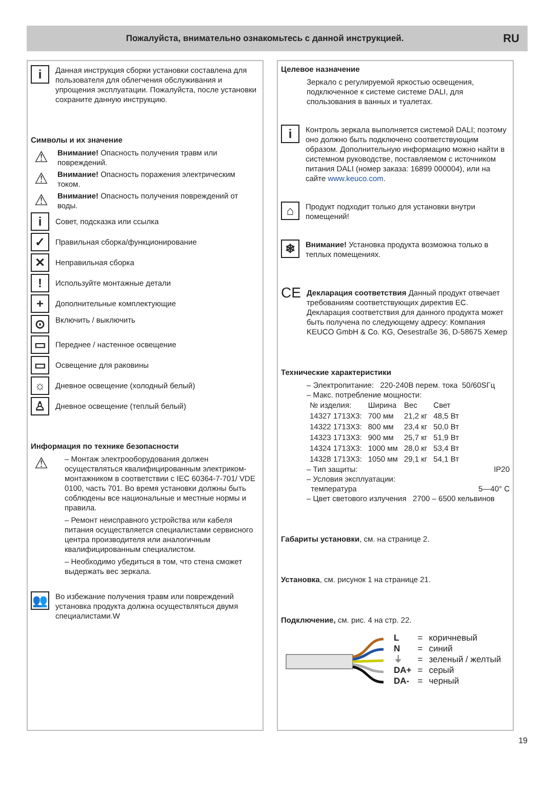Пожалуйста, внимательно ознакомьтесь с данной инструкцией.
RU
i
Данная инструкция сборки установки составлена для пользователя для облегчения обслуживания и упрощения эксплуатации. Пожалуйста, после установки сохраните данную инструкцию.
Символы и их значение
⚠
Внимание! Опасность получения травм или повреждений.
⚠
Внимание! Опасность поражения электрическим током.
⚠
Внимание! Опасность получения повреждений от воды.
i
Совет, подсказка или ссылка
✓
Правильная сборка/функционирование
✕
Неправильная сборка
!
Используйте монтажные детали
+
Дополнительные комплектующие
⊙
Включить / выключить
▭
Переднее / настенное освещение
▭
Освещение для раковины
☼
Дневное освещение (холодный белый)
♙
Дневное освещение (теплый белый)
Информация по технике безопасности
⚠
– Монтаж электрооборудования должен осуществляться квалифицированным электриком-монтажником в соответствии с IEC 60364-7-701/ VDE 0100, часть 701. Во время установки должны быть соблюдены все национальные и местные нормы и правила.
– Ремонт неисправного устройства или кабеля питания осуществляется специалистами сервисного центра производителя или аналогичным квалифицированным специалистом.
– Необходимо убедиться в том, что стена сможет выдержать вес зеркала.
👥
Во избежание получения травм или повреждений установка продукта должна осуществляться двумя специалистами.W
Целевое назначение
Зеркало с регулируемой яркостью освещения, подключенное к системе системе DALI, для спользования в ванных и туалетах.
i
Контроль зеркала выполняется системой DALI; поэтому оно должно быть подключено соответствующим образом. Дополнительную информацию можно найти в системном руководстве, поставляемом с источником питания DALI (номер заказа: 16899 000004), или на сайте www.keuco.com.
⌂
Продукт подходит только для установки внутри помещений!
❄
Внимание! Установка продукта возможна только в теплых помещениях.
CE
Декларация соответствия Данный продукт отвечает требованиям соответствующих директив ЕС. Декларация соответствия для данного продукта может быть получена по следующему адресу: Компания KEUCO GmbH & Co. KG, Oesestraße 36, D-58675 Хемер
Технические характеристики
– Электропитание: 220-240В перем. тока 50/60SГц
– Макс. потребление мощности:
| № изделия: | Ширина | Вес | Свет |
| 14327 1713X3: | 700 мм | 21,2 кг | 48,5 Вт |
| 14322 1713X3: | 800 мм | 23,4 кг | 50,0 Вт |
| 14323 1713X3: | 900 мм | 25,7 кг | 51,9 Вт |
| 14324 1713X3: | 1000 мм | 28,0 кг | 53,4 Вт |
| 14328 1713X3: | 1050 мм | 29,1 кг | 54,1 Вт |
– Тип защиты: IP20
– Условия эксплуатации:
температура 5—40° C
– Цвет светового излучения 2700 – 6500 кельвинов
Габариты установки, см. на странице 2.
Установка, см. рисунок 1 на странице 21.
Подключение, см. рис. 4 на стр. 22.
| L | = | коричневый |
| N | = | синий |
| ⏚ | = | зеленый / желтый |
| DA+ | = | серый |
| DA- | = | черный |
19